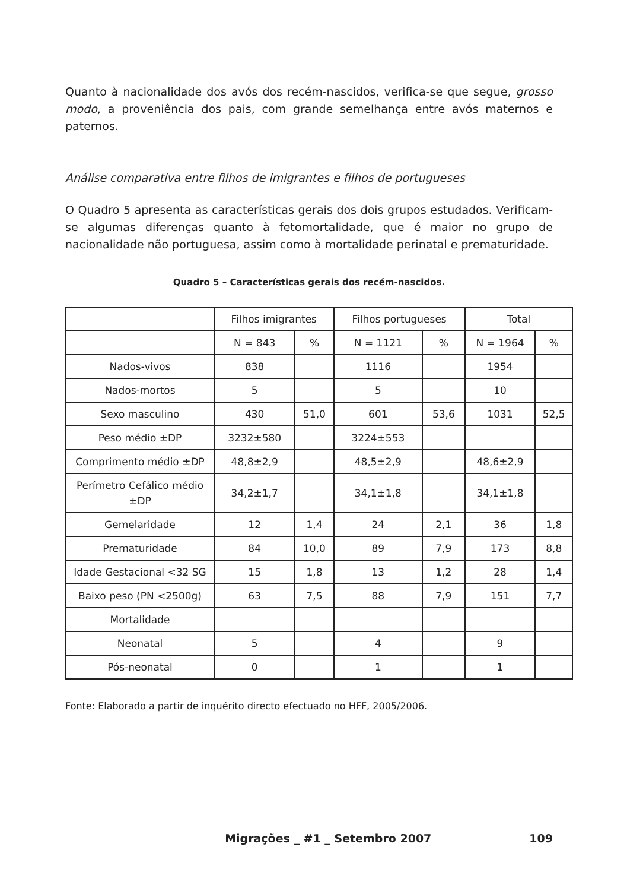Quanto à nacionalidade dos avós dos recém-nascidos, verifica-se que segue, grosso modo, a proveniência dos pais, com grande semelhança entre avós maternos e paternos.
Análise comparativa entre filhos de imigrantes e filhos de portugueses
O Quadro 5 apresenta as características gerais dos dois grupos estudados. Verificam-se algumas diferenças quanto à fetomortalidade, que é maior no grupo de nacionalidade não portuguesa, assim como à mortalidade perinatal e prematuridade.
Quadro 5 – Características gerais dos recém-nascidos.
| | Filhos imigrantes | | Filhos portugueses | | Total | |
| | N = 843 | % | N = 1121 | % | N = 1964 | % |
| Nados-vivos | 838 | | 1116 | | 1954 | |
| Nados-mortos | 5 | | 5 | | 10 | |
| Sexo masculino | 430 | 51,0 | 601 | 53,6 | 1031 | 52,5 |
| Peso médio ±DP | 3232±580 | | 3224±553 | | | |
| Comprimento médio ±DP | 48,8±2,9 | | 48,5±2,9 | | 48,6±2,9 | |
| Perímetro Cefálico médio ±DP | 34,2±1,7 | | 34,1±1,8 | | 34,1±1,8 | |
| Gemelaridade | 12 | 1,4 | 24 | 2,1 | 36 | 1,8 |
| Prematuridade | 84 | 10,0 | 89 | 7,9 | 173 | 8,8 |
| Idade Gestacional <32 SG | 15 | 1,8 | 13 | 1,2 | 28 | 1,4 |
| Baixo peso (PN <2500g) | 63 | 7,5 | 88 | 7,9 | 151 | 7,7 |
| Mortalidade | | | | | | |
| Neonatal | 5 | | 4 | | 9 | |
| Pós-neonatal | 0 | | 1 | | 1 | |
Fonte: Elaborado a partir de inquérito directo efectuado no HFF, 2005/2006.
Migrações _ #1 _ Setembro 2007 109